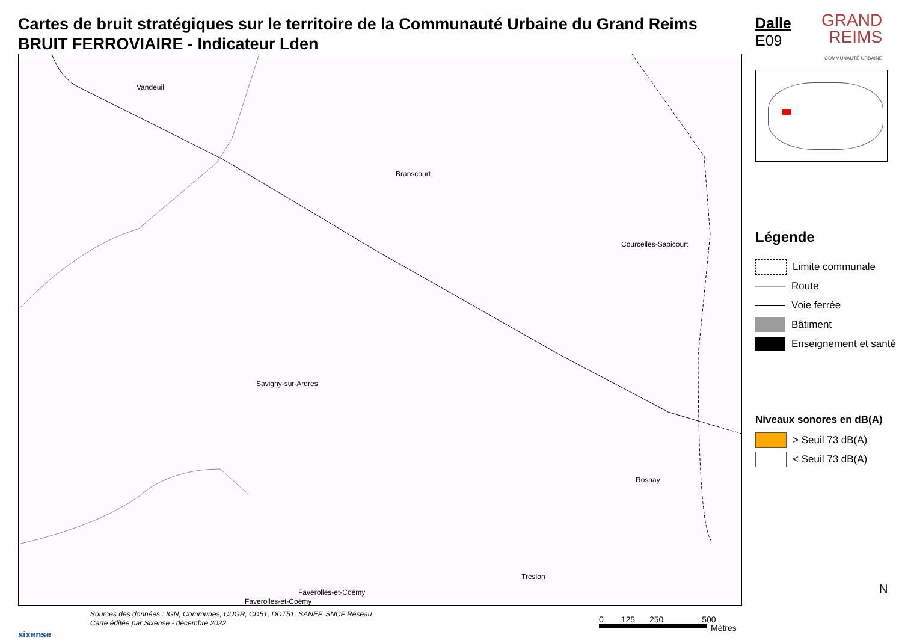Cartes de bruit stratégiques sur le territoire de la Communauté Urbaine du Grand Reims
BRUIT FERROVIAIRE - Indicateur Lden
Dalle
E09
GRAND
REIMS
COMMUNAUTÉ URBAINE
Vandeuil
Branscourt
Courcelles-Sapicourt
Savigny-sur-Ardres
Rosnay
Treslon
Faverolles-et-Coëmy
Faverolles-et-Coëmy
Légende
Limite communale
Route
Voie ferrée
Bâtiment
Enseignement et santé
Niveaux sonores en dB(A)
> Seuil 73 dB(A)
< Seuil 73 dB(A)
sixense
Sources des données : IGN, Communes, CUGR, CD51, DDT51, SANEF, SNCF Réseau
Carte éditée par Sixense - décembre 2022
0 125 250 500
Mètres
N